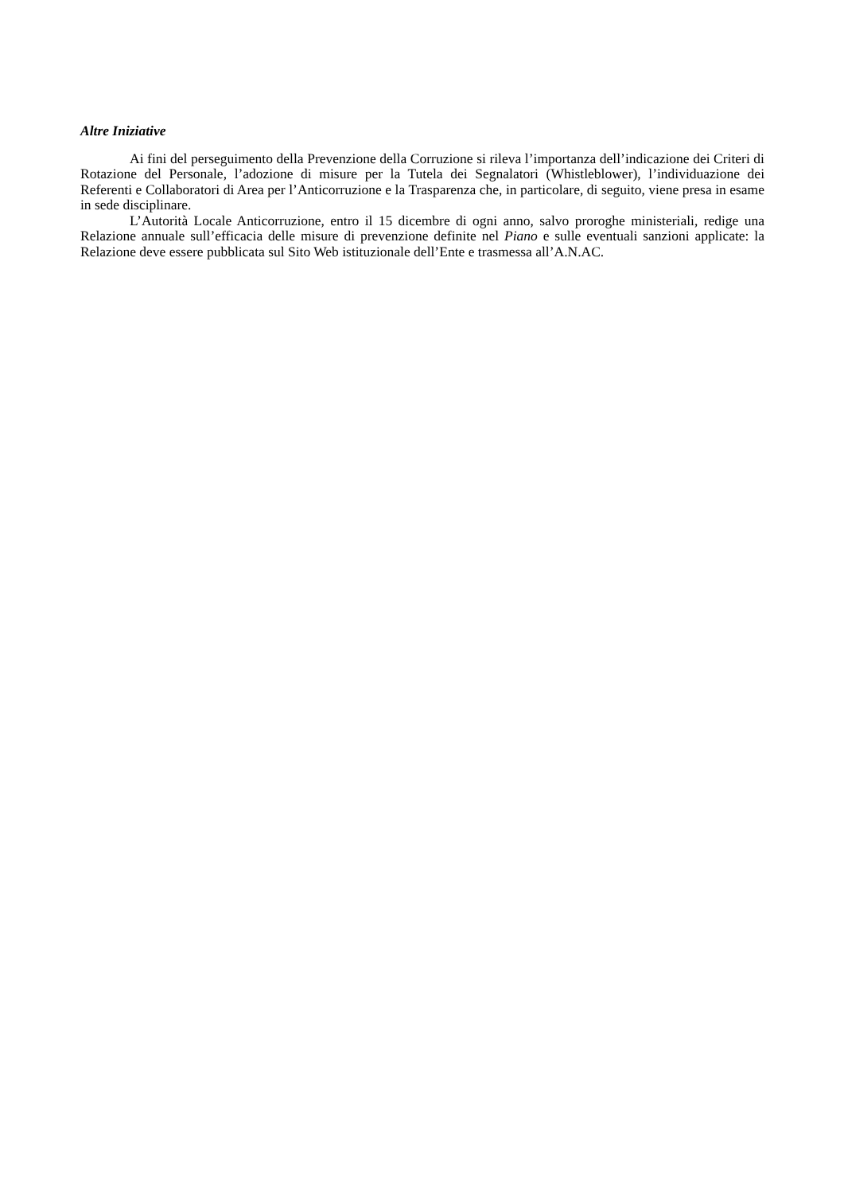Altre Iniziative
Ai fini del perseguimento della Prevenzione della Corruzione si rileva l’importanza dell’indicazione dei Criteri di Rotazione del Personale, l’adozione di misure per la Tutela dei Segnalatori (Whistleblower), l’individuazione dei Referenti e Collaboratori di Area per l’Anticorruzione e la Trasparenza che, in particolare, di seguito, viene presa in esame in sede disciplinare.
L’Autorità Locale Anticorruzione, entro il 15 dicembre di ogni anno, salvo proroghe ministeriali, redige una Relazione annuale sull’efficacia delle misure di prevenzione definite nel Piano e sulle eventuali sanzioni applicate: la Relazione deve essere pubblicata sul Sito Web istituzionale dell’Ente e trasmessa all’A.N.AC.